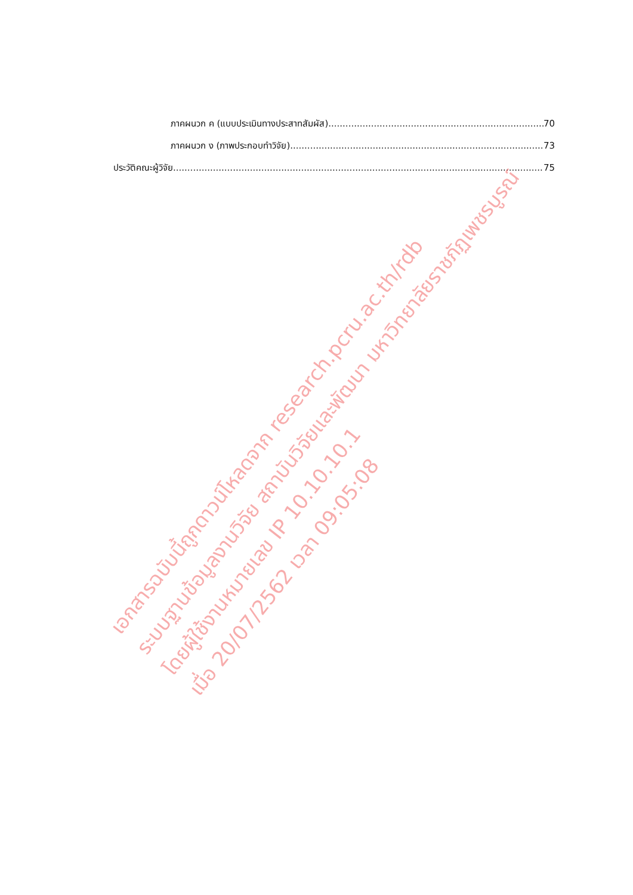ภาคผนวก ค (แบบประเมินทางประสาทสัมผัส) 70
ภาคผนวก ง (ภาพประกอบทำวิจัย) 73
ประวัติคณะผู้วิจัย 75
เอกสารฉบับนี้ถูกดาวน์โหลดจาก research.pcru.ac.th/rdb
ระบบฐานข้อมูลงานวิจัย สถาบันวิจัยและพัฒนา มหาวิทยาลัยราชภัฏเพชรบูรณ์
โดยผู้ใช้งานหมายเลข IP 10.10.10.1
เมื่อ 20/07/2562 เวลา 09:05:08